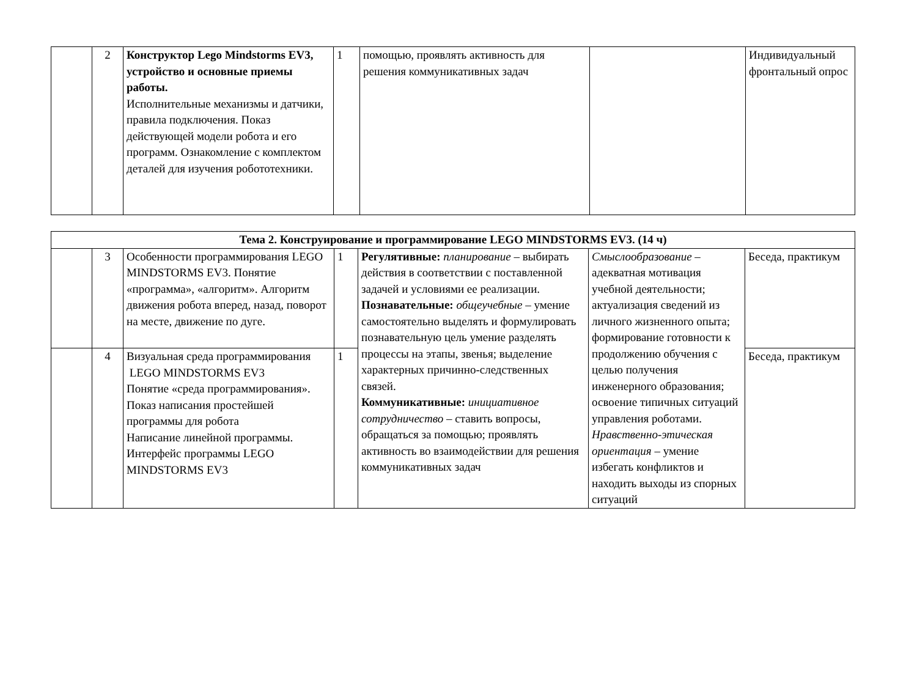| | 2 | Конструктор Lego Mindstorms EV3, устройство и основные приемы работы. Исполнительные механизмы и датчики, правила подключения. Показ действующей модели робота и его программ. Ознакомление с комплектом деталей для изучения робототехники. | 1 | помощью, проявлять активность для решения коммуникативных задач | | Индивидуальный фронтальный опрос |
| Тема 2. Конструирование и программирование LEGO MINDSTORMS EV3. (14 ч) | | | | | | |
| --- | --- | --- | --- | --- | --- | --- |
| | 3 | Особенности программирования LEGO MINDSTORMS EV3. Понятие «программа», «алгоритм». Алгоритм движения робота вперед, назад, поворот на месте, движение по дуге. | 1 | Регулятивные: планирование – выбирать действия в соответствии с поставленной задачей и условиями ее реализации. Познавательные: общеучебные – умение самостоятельно выделять и формулировать познавательную цель умение разделять процессы на этапы, звенья; выделение характерных причинно-следственных связей. Коммуникативные: инициативное сотрудничество – ставить вопросы, обращаться за помощью; проявлять активность во взаимодействии для решения коммуникативных задач | Смыслообразование – адекватная мотивация учебной деятельности; актуализация сведений из личного жизненного опыта; формирование готовности к продолжению обучения с целью получения инженерного образования; освоение типичных ситуаций управления роботами. Нравственно-этическая ориентация – умение избегать конфликтов и находить выходы из спорных ситуаций | Беседа, практикум |
| | 4 | Визуальная среда программирования LEGO MINDSTORMS EV3 Понятие «среда программирования». Показ написания простейшей программы для робота Написание линейной программы. Интерфейс программы LEGO MINDSTORMS EV3 | 1 | | | Беседа, практикум |